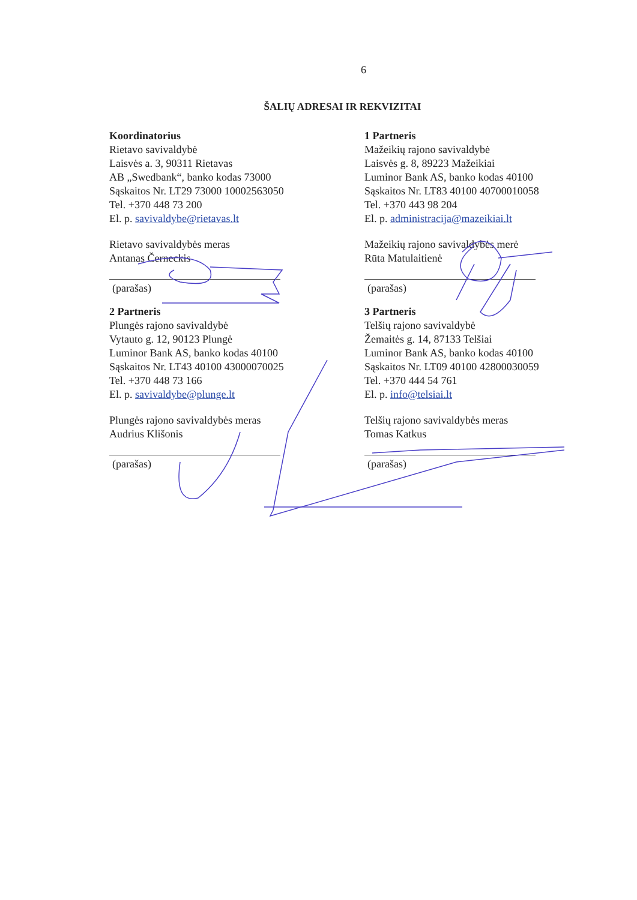6
ŠALIŲ ADRESAI IR REKVIZITAI
Koordinatorius
Rietavo savivaldybė
Laisvės a. 3, 90311 Rietavas
AB „Swedbank“, banko kodas 73000
Sąskaitos Nr. LT29 73000 10002563050
Tel. +370 448 73 200
El. p. savivaldybe@rietavas.lt
Rietavo savivaldybės meras
Antanas Černeckis
(parašas)
1 Partneris
Mažeikių rajono savivaldybė
Laisvės g. 8, 89223 Mažeikiai
Luminor Bank AS, banko kodas 40100
Sąskaitos Nr. LT83 40100 40700010058
Tel. +370 443 98 204
El. p. administracija@mazeikiai.lt
Mažeikių rajono savivaldybės merė
Rūta Matulaitienė
(parašas)
2 Partneris
Plungės rajono savivaldybė
Vytauto g. 12, 90123 Plungė
Luminor Bank AS, banko kodas 40100
Sąskaitos Nr. LT43 40100 43000070025
Tel. +370 448 73 166
El. p. savivaldybe@plunge.lt
Plungės rajono savivaldybės meras
Audrius Klišonis
(parašas)
3 Partneris
Telšių rajono savivaldybė
Žemaitės g. 14, 87133 Telšiai
Luminor Bank AS, banko kodas 40100
Sąskaitos Nr. LT09 40100 42800030059
Tel. +370 444 54 761
El. p. info@telsiai.lt
Telšių rajono savivaldybės meras
Tomas Katkus
(parašas)